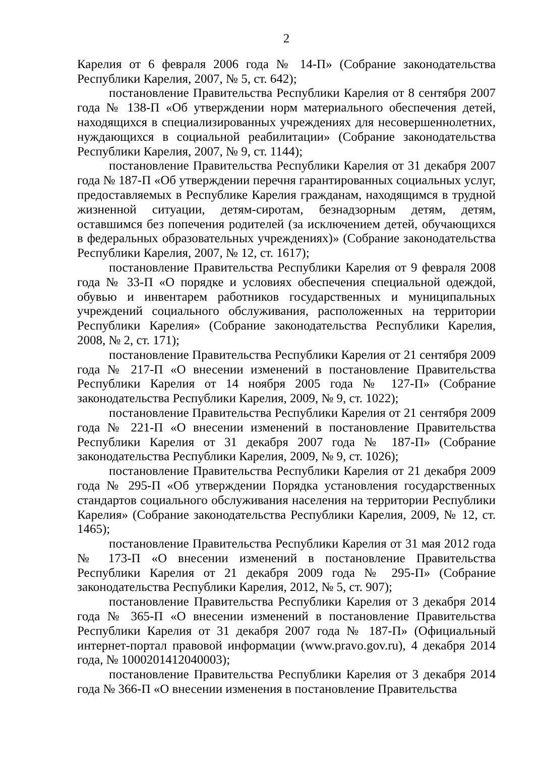2
Карелия от 6 февраля 2006 года № 14-П» (Собрание законодательства Республики Карелия, 2007, № 5, ст. 642);
постановление Правительства Республики Карелия от 8 сентября 2007 года № 138-П «Об утверждении норм материального обеспечения детей, находящихся в специализированных учреждениях для несовершеннолетних, нуждающихся в социальной реабилитации» (Собрание законодательства Республики Карелия, 2007, № 9, ст. 1144);
постановление Правительства Республики Карелия от 31 декабря 2007 года № 187-П «Об утверждении перечня гарантированных социальных услуг, предоставляемых в Республике Карелия гражданам, находящимся в трудной жизненной ситуации, детям-сиротам, безнадзорным детям, детям, оставшимся без попечения родителей (за исключением детей, обучающихся в федеральных образовательных учреждениях)» (Собрание законодательства Республики Карелия, 2007, № 12, ст. 1617);
постановление Правительства Республики Карелия от 9 февраля 2008 года № 33-П «О порядке и условиях обеспечения специальной одеждой, обувью и инвентарем работников государственных и муниципальных учреждений социального обслуживания, расположенных на территории Республики Карелия» (Собрание законодательства Республики Карелия, 2008, № 2, ст. 171);
постановление Правительства Республики Карелия от 21 сентября 2009 года № 217-П «О внесении изменений в постановление Правительства Республики Карелия от 14 ноября 2005 года № 127-П» (Собрание законодательства Республики Карелия, 2009, № 9, ст. 1022);
постановление Правительства Республики Карелия от 21 сентября 2009 года № 221-П «О внесении изменений в постановление Правительства Республики Карелия от 31 декабря 2007 года № 187-П» (Собрание законодательства Республики Карелия, 2009, № 9, ст. 1026);
постановление Правительства Республики Карелия от 21 декабря 2009 года № 295-П «Об утверждении Порядка установления государственных стандартов социального обслуживания населения на территории Республики Карелия» (Собрание законодательства Республики Карелия, 2009, № 12, ст. 1465);
постановление Правительства Республики Карелия от 31 мая 2012 года № 173-П «О внесении изменений в постановление Правительства Республики Карелия от 21 декабря 2009 года № 295-П» (Собрание законодательства Республики Карелия, 2012, № 5, ст. 907);
постановление Правительства Республики Карелия от 3 декабря 2014 года № 365-П «О внесении изменений в постановление Правительства Республики Карелия от 31 декабря 2007 года № 187-П» (Официальный интернет-портал правовой информации (www.pravo.gov.ru), 4 декабря 2014 года, № 1000201412040003);
постановление Правительства Республики Карелия от 3 декабря 2014 года № 366-П «О внесении изменения в постановление Правительства